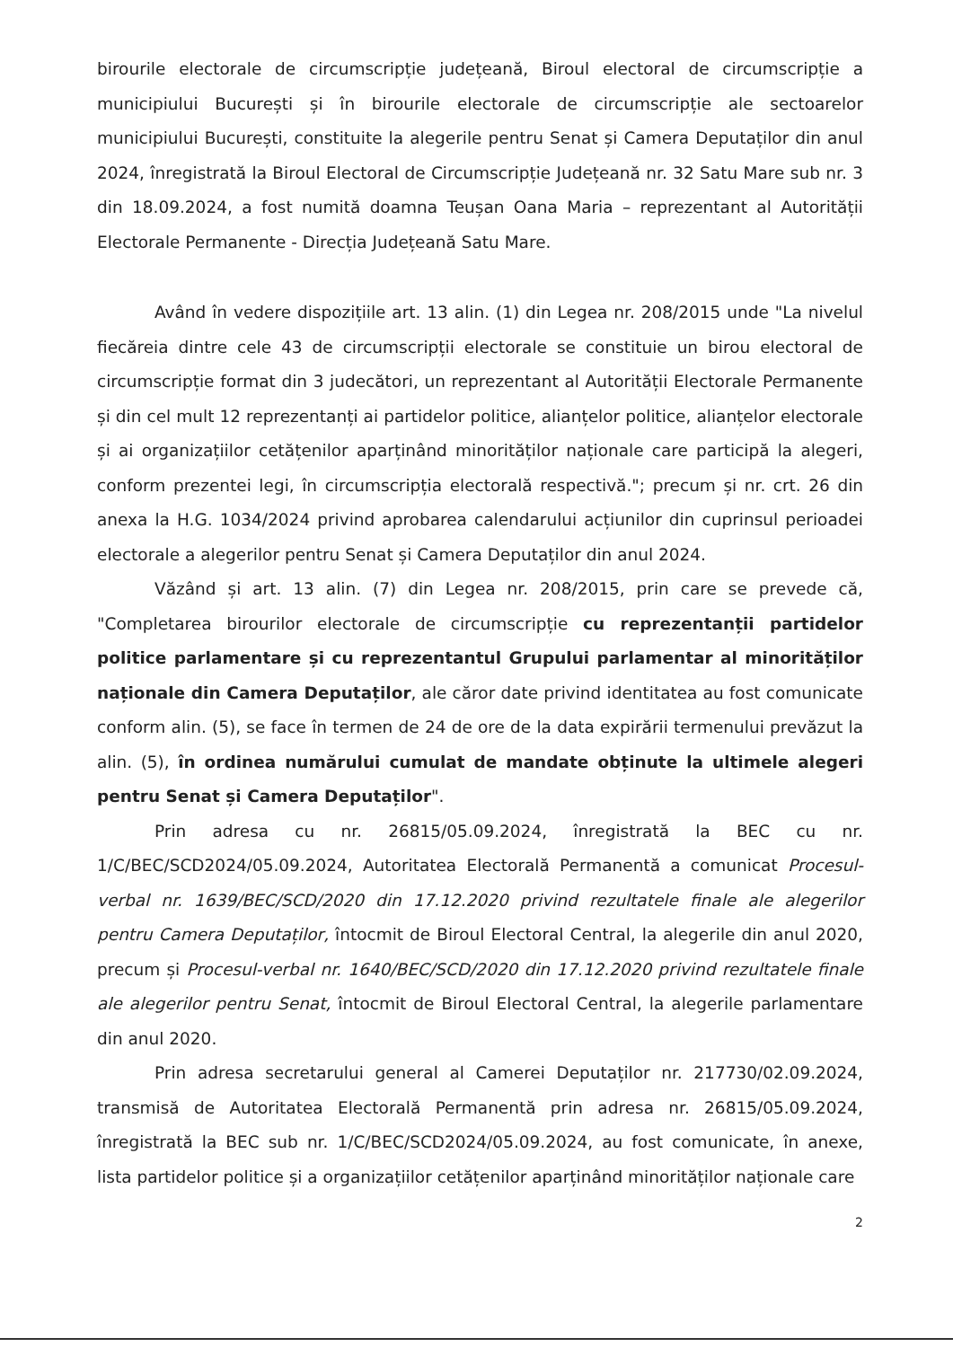birourile electorale de circumscripție județeană, Biroul electoral de circumscripție a municipiului București și în birourile electorale de circumscripție ale sectoarelor municipiului București, constituite la alegerile pentru Senat și Camera Deputaților din anul 2024, înregistrată la Biroul Electoral de Circumscripție Județeană nr. 32 Satu Mare sub nr. 3 din 18.09.2024, a fost numită doamna Teușan Oana Maria – reprezentant al Autorității Electorale Permanente - Direcția Județeană Satu Mare.
Având în vedere dispozițiile art. 13 alin. (1) din Legea nr. 208/2015 unde "La nivelul fiecăreia dintre cele 43 de circumscripții electorale se constituie un birou electoral de circumscripție format din 3 judecători, un reprezentant al Autorității Electorale Permanente și din cel mult 12 reprezentanți ai partidelor politice, alianțelor politice, alianțelor electorale și ai organizațiilor cetățenilor aparținând minorităților naționale care participă la alegeri, conform prezentei legi, în circumscripția electorală respectivă."; precum și nr. crt. 26 din anexa la H.G. 1034/2024 privind aprobarea calendarului acțiunilor din cuprinsul perioadei electorale a alegerilor pentru Senat și Camera Deputaților din anul 2024.
Văzând și art. 13 alin. (7) din Legea nr. 208/2015, prin care se prevede că, "Completarea birourilor electorale de circumscripție cu reprezentanții partidelor politice parlamentare și cu reprezentantul Grupului parlamentar al minorităților naționale din Camera Deputaților, ale căror date privind identitatea au fost comunicate conform alin. (5), se face în termen de 24 de ore de la data expirării termenului prevăzut la alin. (5), în ordinea numărului cumulat de mandate obținute la ultimele alegeri pentru Senat și Camera Deputaților".
Prin adresa cu nr. 26815/05.09.2024, înregistrată la BEC cu nr. 1/C/BEC/SCD2024/05.09.2024, Autoritatea Electorală Permanentă a comunicat Procesul-verbal nr. 1639/BEC/SCD/2020 din 17.12.2020 privind rezultatele finale ale alegerilor pentru Camera Deputaților, întocmit de Biroul Electoral Central, la alegerile din anul 2020, precum și Procesul-verbal nr. 1640/BEC/SCD/2020 din 17.12.2020 privind rezultatele finale ale alegerilor pentru Senat, întocmit de Biroul Electoral Central, la alegerile parlamentare din anul 2020.
Prin adresa secretarului general al Camerei Deputaților nr. 217730/02.09.2024, transmisă de Autoritatea Electorală Permanentă prin adresa nr. 26815/05.09.2024, înregistrată la BEC sub nr. 1/C/BEC/SCD2024/05.09.2024, au fost comunicate, în anexe, lista partidelor politice și a organizațiilor cetățenilor aparținând minorităților naționale care
2